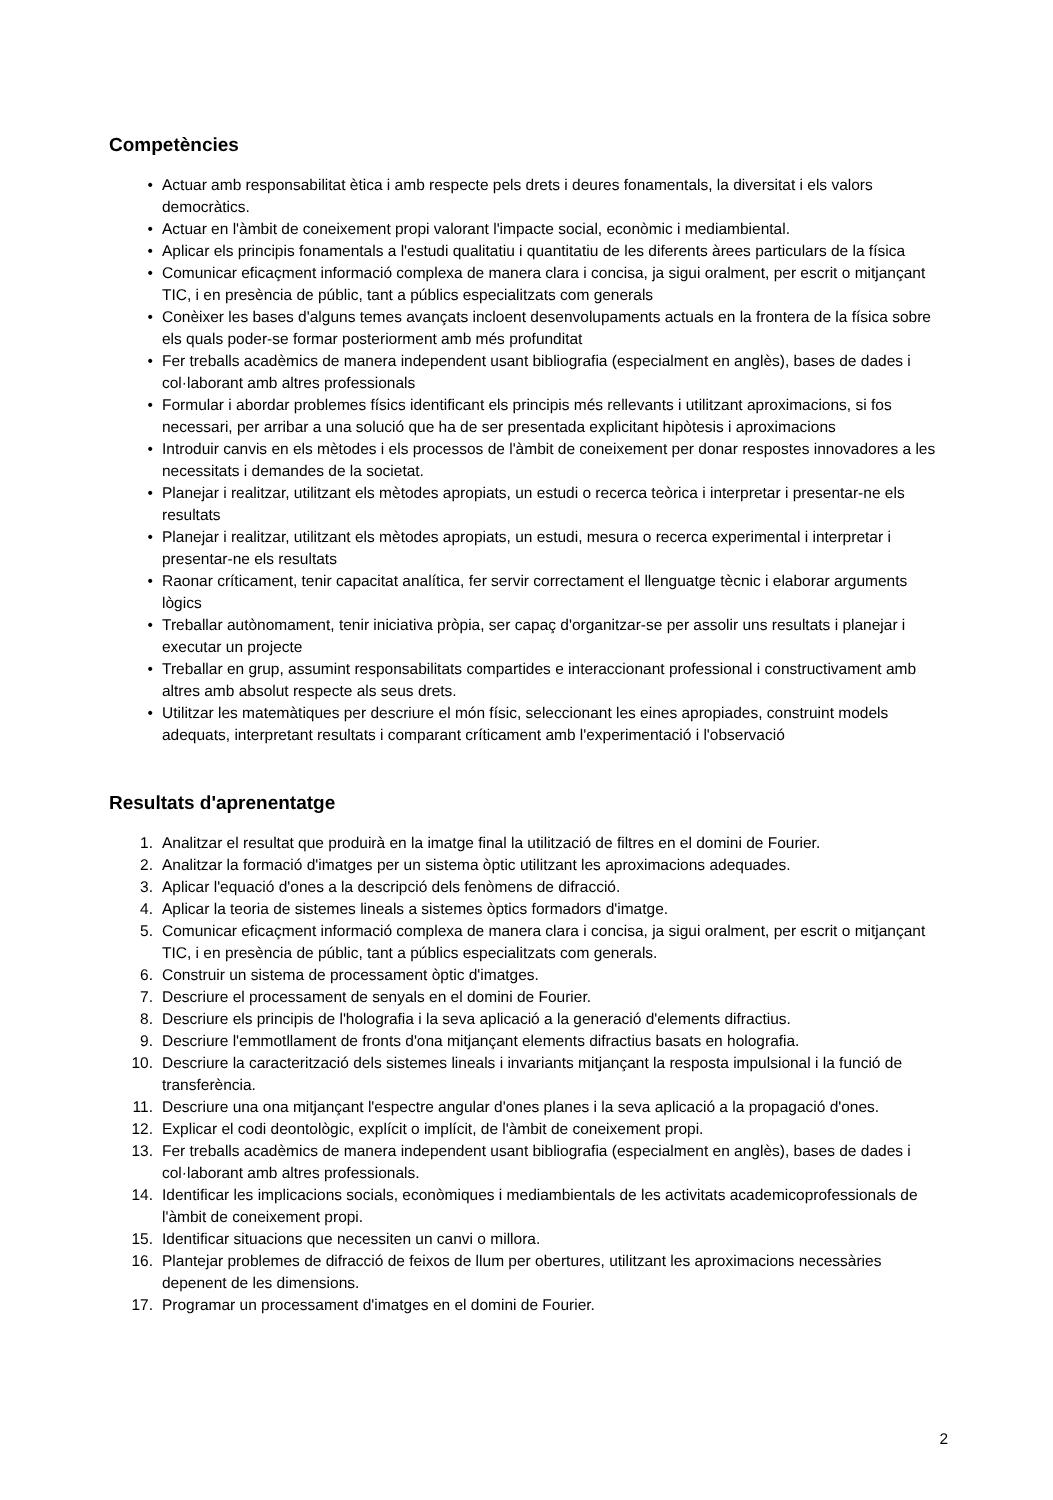Competències
• Actuar amb responsabilitat ètica i amb respecte pels drets i deures fonamentals, la diversitat i els valors democràtics.
• Actuar en l'àmbit de coneixement propi valorant l'impacte social, econòmic i mediambiental.
• Aplicar els principis fonamentals a l'estudi qualitatiu i quantitatiu de les diferents àrees particulars de la física
• Comunicar eficaçment informació complexa de manera clara i concisa, ja sigui oralment, per escrit o mitjançant TIC, i en presència de públic, tant a públics especialitzats com generals
• Conèixer les bases d'alguns temes avançats incloent desenvolupaments actuals en la frontera de la física sobre els quals poder-se formar posteriorment amb més profunditat
• Fer treballs acadèmics de manera independent usant bibliografia (especialment en anglès), bases de dades i col·laborant amb altres professionals
• Formular i abordar problemes físics identificant els principis més rellevants i utilitzant aproximacions, si fos necessari, per arribar a una solució que ha de ser presentada explicitant hipòtesis i aproximacions
• Introduir canvis en els mètodes i els processos de l'àmbit de coneixement per donar respostes innovadores a les necessitats i demandes de la societat.
• Planejar i realitzar, utilitzant els mètodes apropiats, un estudi o recerca teòrica i interpretar i presentar-ne els resultats
• Planejar i realitzar, utilitzant els mètodes apropiats, un estudi, mesura o recerca experimental i interpretar i presentar-ne els resultats
• Raonar críticament, tenir capacitat analítica, fer servir correctament el llenguatge tècnic i elaborar arguments lògics
• Treballar autònomament, tenir iniciativa pròpia, ser capaç d'organitzar-se per assolir uns resultats i planejar i executar un projecte
• Treballar en grup, assumint responsabilitats compartides e interaccionant professional i constructivament amb altres amb absolut respecte als seus drets.
• Utilitzar les matemàtiques per descriure el món físic, seleccionant les eines apropiades, construint models adequats, interpretant resultats i comparant críticament amb l'experimentació i l'observació
Resultats d'aprenentatge
1. Analitzar el resultat que produirà en la imatge final la utilització de filtres en el domini de Fourier.
2. Analitzar la formació d'imatges per un sistema òptic utilitzant les aproximacions adequades.
3. Aplicar l'equació d'ones a la descripció dels fenòmens de difracció.
4. Aplicar la teoria de sistemes lineals a sistemes òptics formadors d'imatge.
5. Comunicar eficaçment informació complexa de manera clara i concisa, ja sigui oralment, per escrit o mitjançant TIC, i en presència de públic, tant a públics especialitzats com generals.
6. Construir un sistema de processament òptic d'imatges.
7. Descriure el processament de senyals en el domini de Fourier.
8. Descriure els principis de l'holografia i la seva aplicació a la generació d'elements difractius.
9. Descriure l'emmotllament de fronts d'ona mitjançant elements difractius basats en holografia.
10. Descriure la caracterització dels sistemes lineals i invariants mitjançant la resposta impulsional i la funció de transferència.
11. Descriure una ona mitjançant l'espectre angular d'ones planes i la seva aplicació a la propagació d'ones.
12. Explicar el codi deontològic, explícit o implícit, de l'àmbit de coneixement propi.
13. Fer treballs acadèmics de manera independent usant bibliografia (especialment en anglès), bases de dades i col·laborant amb altres professionals.
14. Identificar les implicacions socials, econòmiques i mediambientals de les activitats academicoprofessionals de l'àmbit de coneixement propi.
15. Identificar situacions que necessiten un canvi o millora.
16. Plantejar problemes de difracció de feixos de llum per obertures, utilitzant les aproximacions necessàries depenent de les dimensions.
17. Programar un processament d'imatges en el domini de Fourier.
2